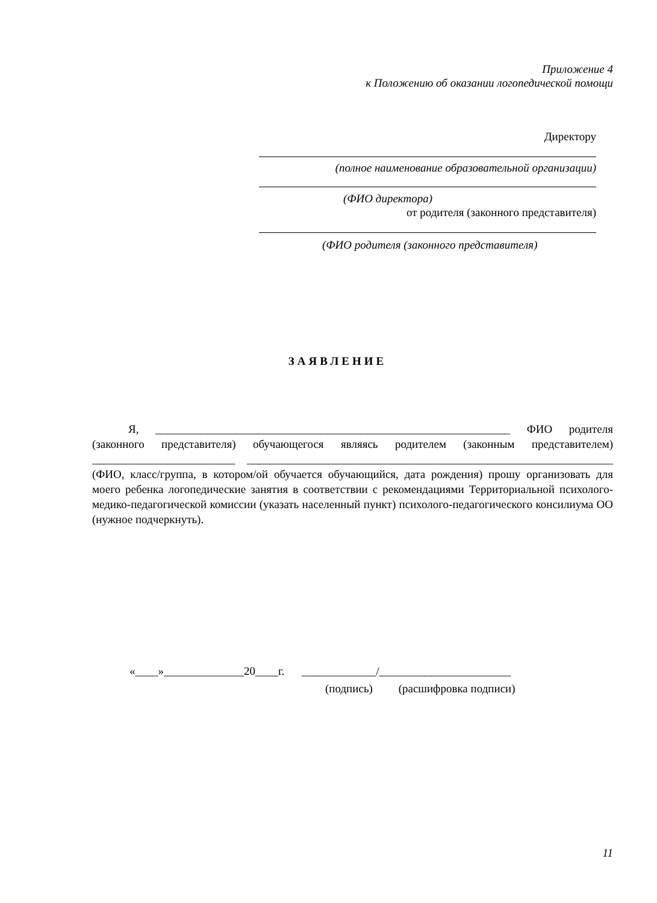Приложение 4
к Положению об оказании логопедической помощи
Директору
(полное наименование образовательной организации)
(ФИО директора)
от родителя (законного представителя)
(ФИО родителя (законного представителя)
ЗАЯВЛЕНИЕ
Я, ______________________________________________________________ ФИО родителя (законного представителя) обучающегося являясь родителем (законным представителем) _________________________ ________________________________________________________________ (ФИО, класс/группа, в котором/ой обучается обучающийся, дата рождения) прошу организовать для моего ребенка логопедические занятия в соответствии с рекомендациями Территориальной психолого-медико-педагогической комиссии (указать населенный пункт) психолого-педагогического консилиума ОО (нужное подчеркнуть).
«____»______________20____г. _____________/_______________________
(подпись) (расшифровка подписи)
11